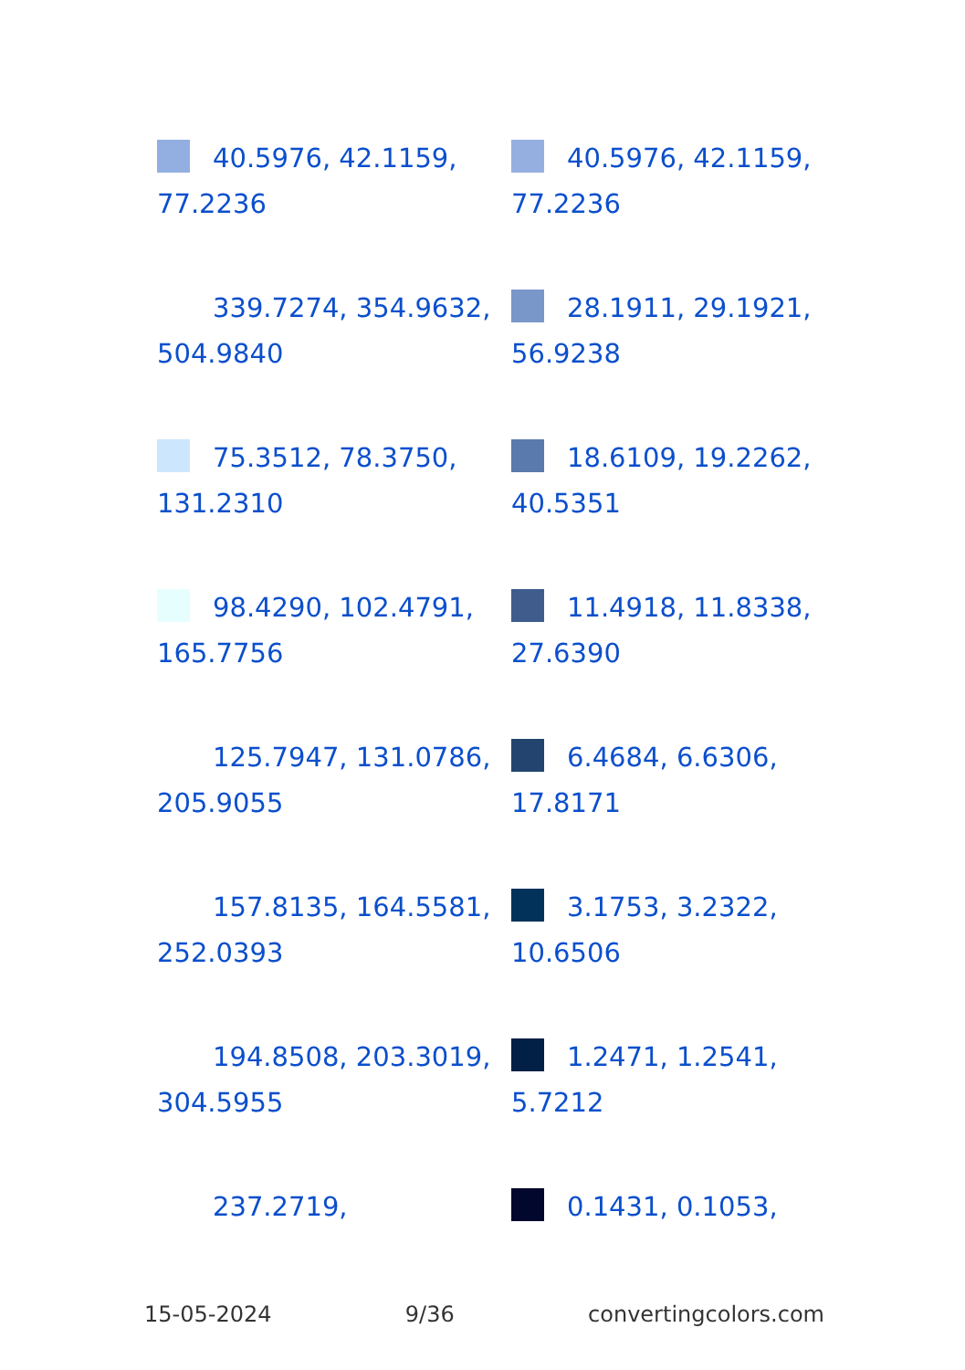40.5976, 42.1159, 77.2236
40.5976, 42.1159, 77.2236
339.7274, 354.9632, 504.9840
28.1911, 29.1921, 56.9238
75.3512, 78.3750, 131.2310
18.6109, 19.2262, 40.5351
98.4290, 102.4791, 165.7756
11.4918, 11.8338, 27.6390
125.7947, 131.0786, 205.9055
6.4684, 6.6306, 17.8171
157.8135, 164.5581, 252.0393
3.1753, 3.2322, 10.6506
194.8508, 203.3019, 304.5955
1.2471, 1.2541, 5.7212
237.2719,
0.1431, 0.1053,
15-05-2024 9/36 convertingcolors.com